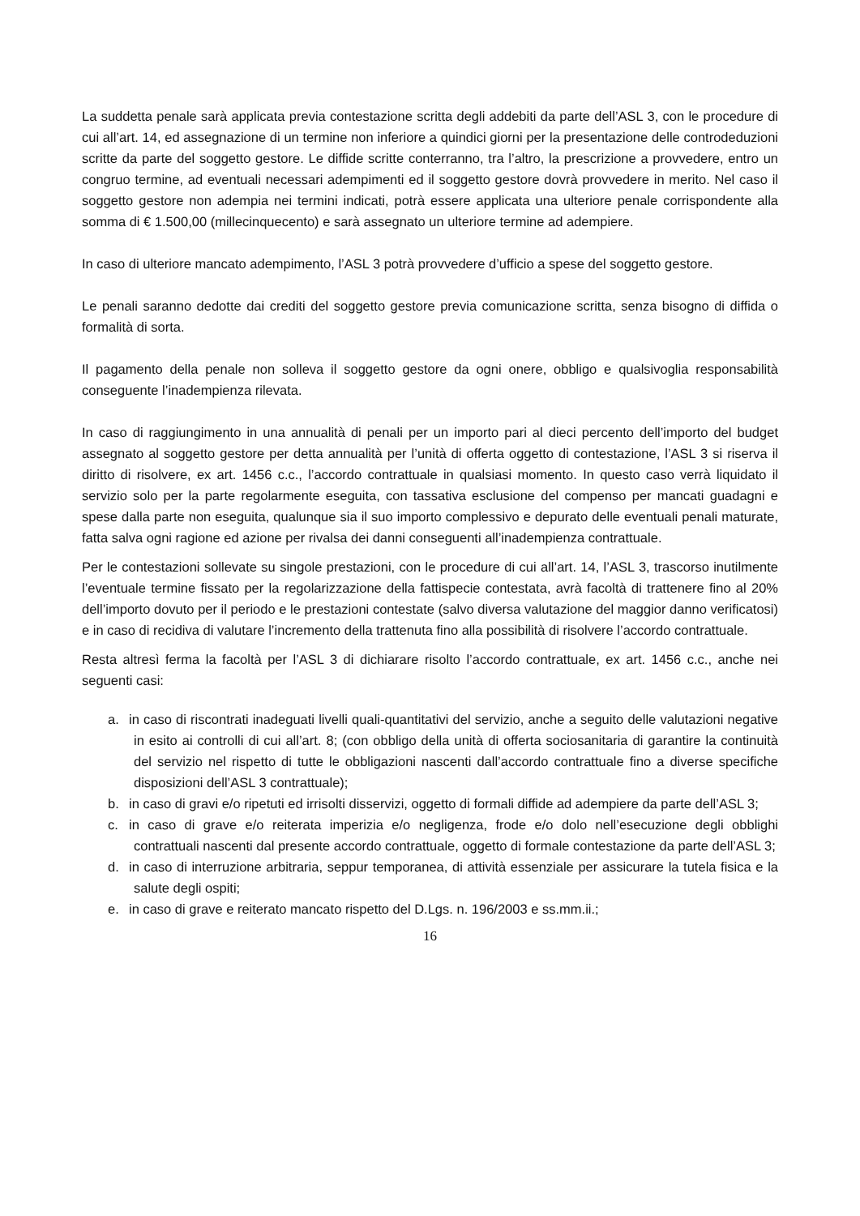La suddetta penale sarà applicata previa contestazione scritta degli addebiti da parte dell’ASL 3, con le procedure di cui all’art. 14, ed assegnazione di un termine non inferiore a quindici giorni per la presentazione delle controdeduzioni scritte da parte del soggetto gestore. Le diffide scritte conterranno, tra l’altro, la prescrizione a provvedere, entro un congruo termine, ad eventuali necessari adempimenti ed il soggetto gestore dovrà provvedere in merito. Nel caso il soggetto gestore non adempia nei termini indicati, potrà essere applicata una ulteriore penale corrispondente alla somma di € 1.500,00 (millecinquecento) e sarà assegnato un ulteriore termine ad adempiere.
In caso di ulteriore mancato adempimento, l’ASL 3 potrà provvedere d’ufficio a spese del soggetto gestore.
Le penali saranno dedotte dai crediti del soggetto gestore previa comunicazione scritta, senza bisogno di diffida o formalità di sorta.
Il pagamento della penale non solleva il soggetto gestore da ogni onere, obbligo e qualsivoglia responsabilità conseguente l’inadempienza rilevata.
In caso di raggiungimento in una annualità di penali per un importo pari al dieci percento dell’importo del budget assegnato al soggetto gestore per detta annualità per l’unità di offerta oggetto di contestazione, l’ASL 3 si riserva il diritto di risolvere, ex art. 1456 c.c., l’accordo contrattuale in qualsiasi momento. In questo caso verrà liquidato il servizio solo per la parte regolarmente eseguita, con tassativa esclusione del compenso per mancati guadagni e spese dalla parte non eseguita, qualunque sia il suo importo complessivo e depurato delle eventuali penali maturate, fatta salva ogni ragione ed azione per rivalsa dei danni conseguenti all’inadempienza contrattuale.
Per le contestazioni sollevate su singole prestazioni, con le procedure di cui all’art. 14, l’ASL 3, trascorso inutilmente l’eventuale termine fissato per la regolarizzazione della fattispecie contestata, avrà facoltà di trattenere fino al 20% dell’importo dovuto per il periodo e le prestazioni contestate (salvo diversa valutazione del maggior danno verificatosi) e in caso di recidiva di valutare l’incremento della trattenuta fino alla possibilità di risolvere l’accordo contrattuale.
Resta altresì ferma la facoltà per l’ASL 3 di dichiarare risolto l’accordo contrattuale, ex art. 1456 c.c., anche nei seguenti casi:
a. in caso di riscontrati inadeguati livelli quali-quantitativi del servizio, anche a seguito delle valutazioni negative in esito ai controlli di cui all’art. 8; (con obbligo della unità di offerta sociosanitaria di garantire la continuità del servizio nel rispetto di tutte le obbligazioni nascenti dall’accordo contrattuale fino a diverse specifiche disposizioni dell’ASL 3 contrattuale);
b. in caso di gravi e/o ripetuti ed irrisolti disservizi, oggetto di formali diffide ad adempiere da parte dell’ASL 3;
c. in caso di grave e/o reiterata imperizia e/o negligenza, frode e/o dolo nell’esecuzione degli obblighi contrattuali nascenti dal presente accordo contrattuale, oggetto di formale contestazione da parte dell’ASL 3;
d. in caso di interruzione arbitraria, seppur temporanea, di attività essenziale per assicurare la tutela fisica e la salute degli ospiti;
e. in caso di grave e reiterato mancato rispetto del D.Lgs. n. 196/2003 e ss.mm.ii.;
16